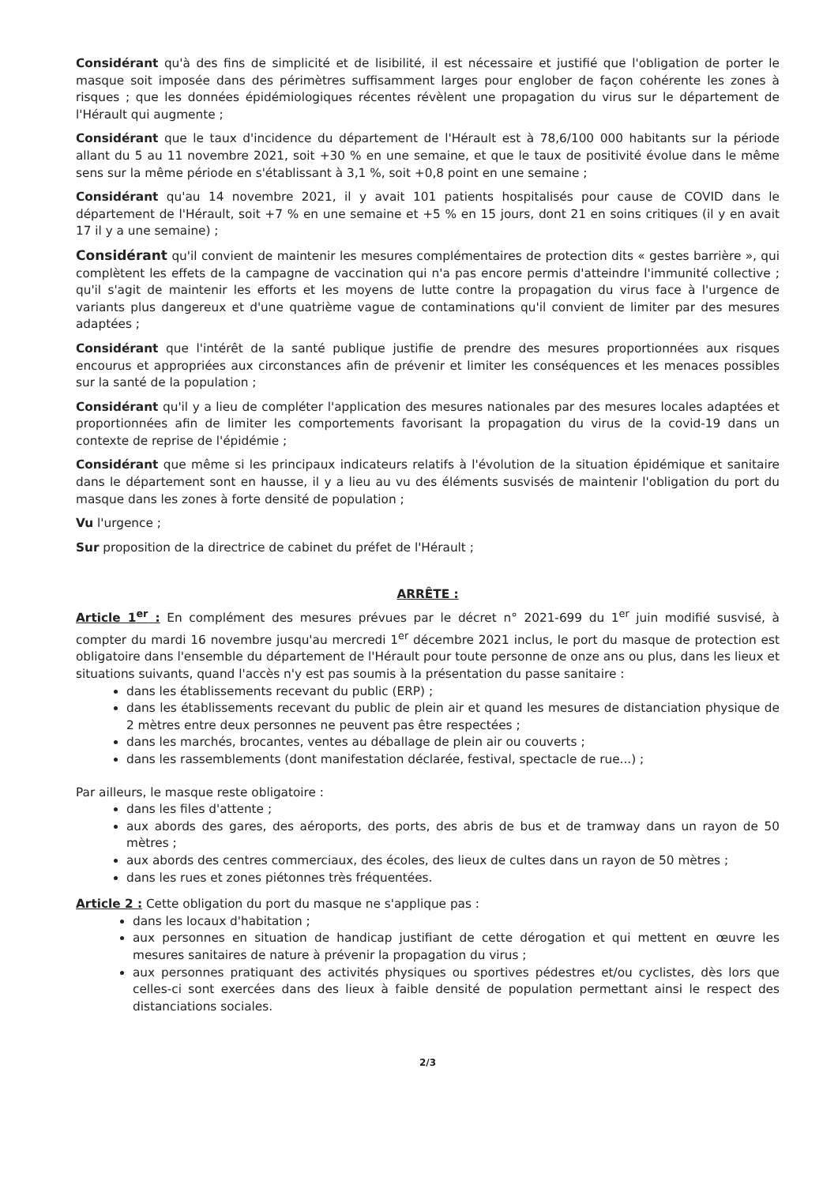Considérant qu'à des fins de simplicité et de lisibilité, il est nécessaire et justifié que l'obligation de porter le masque soit imposée dans des périmètres suffisamment larges pour englober de façon cohérente les zones à risques ; que les données épidémiologiques récentes révèlent une propagation du virus sur le département de l'Hérault qui augmente ;
Considérant que le taux d'incidence du département de l'Hérault est à 78,6/100 000 habitants sur la période allant du 5 au 11 novembre 2021, soit +30 % en une semaine, et que le taux de positivité évolue dans le même sens sur la même période en s'établissant à 3,1 %, soit +0,8 point en une semaine ;
Considérant qu'au 14 novembre 2021, il y avait 101 patients hospitalisés pour cause de COVID dans le département de l'Hérault, soit +7 % en une semaine et +5 % en 15 jours, dont 21 en soins critiques (il y en avait 17 il y a une semaine) ;
Considérant qu'il convient de maintenir les mesures complémentaires de protection dits « gestes barrière », qui complètent les effets de la campagne de vaccination qui n'a pas encore permis d'atteindre l'immunité collective ; qu'il s'agit de maintenir les efforts et les moyens de lutte contre la propagation du virus face à l'urgence de variants plus dangereux et d'une quatrième vague de contaminations qu'il convient de limiter par des mesures adaptées ;
Considérant que l'intérêt de la santé publique justifie de prendre des mesures proportionnées aux risques encourus et appropriées aux circonstances afin de prévenir et limiter les conséquences et les menaces possibles sur la santé de la population ;
Considérant qu'il y a lieu de compléter l'application des mesures nationales par des mesures locales adaptées et proportionnées afin de limiter les comportements favorisant la propagation du virus de la covid-19 dans un contexte de reprise de l'épidémie ;
Considérant que même si les principaux indicateurs relatifs à l'évolution de la situation épidémique et sanitaire dans le département sont en hausse, il y a lieu au vu des éléments susvisés de maintenir l'obligation du port du masque dans les zones à forte densité de population ;
Vu l'urgence ;
Sur proposition de la directrice de cabinet du préfet de l'Hérault ;
ARRÊTE :
Article 1<sup>er</sup> : En complément des mesures prévues par le décret n° 2021-699 du 1<sup>er</sup> juin modifié susvisé, à compter du mardi 16 novembre jusqu'au mercredi 1<sup>er</sup> décembre 2021 inclus, le port du masque de protection est obligatoire dans l'ensemble du département de l'Hérault pour toute personne de onze ans ou plus, dans les lieux et situations suivants, quand l'accès n'y est pas soumis à la présentation du passe sanitaire :
dans les établissements recevant du public (ERP) ;
dans les établissements recevant du public de plein air et quand les mesures de distanciation physique de 2 mètres entre deux personnes ne peuvent pas être respectées ;
dans les marchés, brocantes, ventes au déballage de plein air ou couverts ;
dans les rassemblements (dont manifestation déclarée, festival, spectacle de rue...) ;
Par ailleurs, le masque reste obligatoire :
dans les files d'attente ;
aux abords des gares, des aéroports, des ports, des abris de bus et de tramway dans un rayon de 50 mètres ;
aux abords des centres commerciaux, des écoles, des lieux de cultes dans un rayon de 50 mètres ;
dans les rues et zones piétonnes très fréquentées.
Article 2 : Cette obligation du port du masque ne s'applique pas :
dans les locaux d'habitation ;
aux personnes en situation de handicap justifiant de cette dérogation et qui mettent en œuvre les mesures sanitaires de nature à prévenir la propagation du virus ;
aux personnes pratiquant des activités physiques ou sportives pédestres et/ou cyclistes, dès lors que celles-ci sont exercées dans des lieux à faible densité de population permettant ainsi le respect des distanciations sociales.
2/3